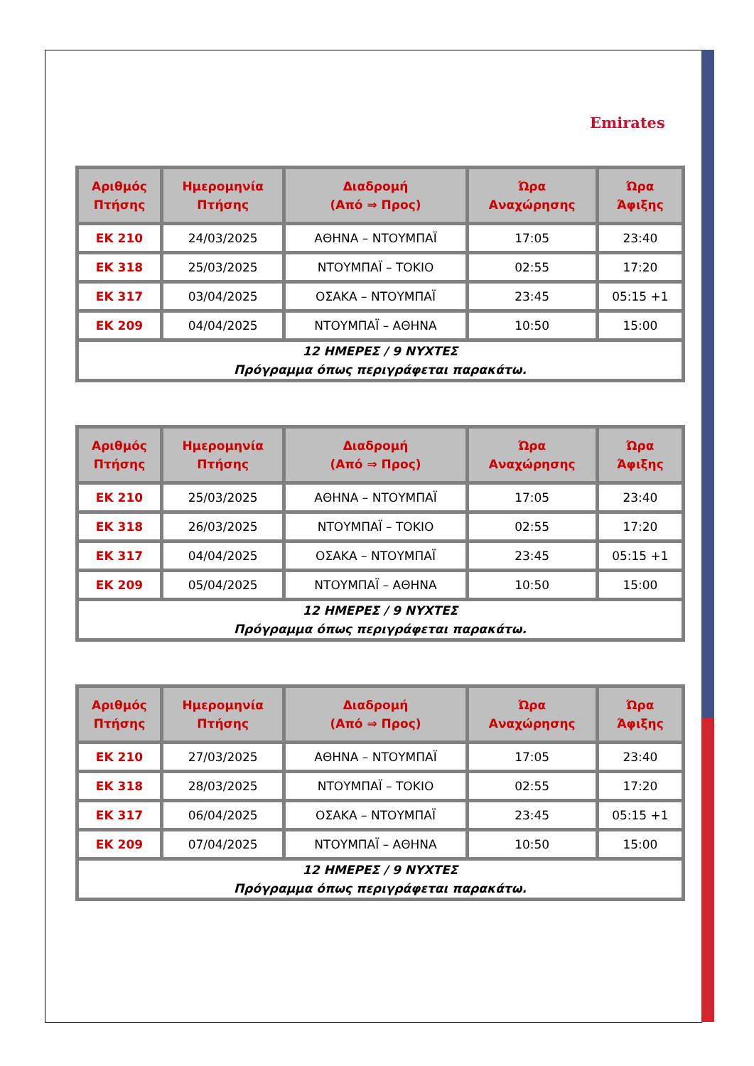Emirates
| Αριθμός Πτήσης | Ημερομηνία Πτήσης | Διαδρομή (Από ⇒ Προς) | Ώρα Αναχώρησης | Ώρα Άφιξης |
| --- | --- | --- | --- | --- |
| EK 210 | 24/03/2025 | ΑΘΗΝΑ – ΝΤΟΥΜΠΑΪ | 17:05 | 23:40 |
| EK 318 | 25/03/2025 | ΝΤΟΥΜΠΑΪ – ΤΟΚΙΟ | 02:55 | 17:20 |
| EK 317 | 03/04/2025 | ΟΣΑΚΑ – ΝΤΟΥΜΠΑΪ | 23:45 | 05:15 +1 |
| EK 209 | 04/04/2025 | ΝΤΟΥΜΠΑΪ – ΑΘΗΝΑ | 10:50 | 15:00 |
| 12 ΗΜΕΡΕΣ / 9 ΝΥΧΤΕΣ Πρόγραμμα όπως περιγράφεται παρακάτω. | | | | |
| Αριθμός Πτήσης | Ημερομηνία Πτήσης | Διαδρομή (Από ⇒ Προς) | Ώρα Αναχώρησης | Ώρα Άφιξης |
| --- | --- | --- | --- | --- |
| EK 210 | 25/03/2025 | ΑΘΗΝΑ – ΝΤΟΥΜΠΑΪ | 17:05 | 23:40 |
| EK 318 | 26/03/2025 | ΝΤΟΥΜΠΑΪ – ΤΟΚΙΟ | 02:55 | 17:20 |
| EK 317 | 04/04/2025 | ΟΣΑΚΑ – ΝΤΟΥΜΠΑΪ | 23:45 | 05:15 +1 |
| EK 209 | 05/04/2025 | ΝΤΟΥΜΠΑΪ – ΑΘΗΝΑ | 10:50 | 15:00 |
| 12 ΗΜΕΡΕΣ / 9 ΝΥΧΤΕΣ Πρόγραμμα όπως περιγράφεται παρακάτω. | | | | |
| Αριθμός Πτήσης | Ημερομηνία Πτήσης | Διαδρομή (Από ⇒ Προς) | Ώρα Αναχώρησης | Ώρα Άφιξης |
| --- | --- | --- | --- | --- |
| EK 210 | 27/03/2025 | ΑΘΗΝΑ – ΝΤΟΥΜΠΑΪ | 17:05 | 23:40 |
| EK 318 | 28/03/2025 | ΝΤΟΥΜΠΑΪ – ΤΟΚΙΟ | 02:55 | 17:20 |
| EK 317 | 06/04/2025 | ΟΣΑΚΑ – ΝΤΟΥΜΠΑΪ | 23:45 | 05:15 +1 |
| EK 209 | 07/04/2025 | ΝΤΟΥΜΠΑΪ – ΑΘΗΝΑ | 10:50 | 15:00 |
| 12 ΗΜΕΡΕΣ / 9 ΝΥΧΤΕΣ Πρόγραμμα όπως περιγράφεται παρακάτω. | | | | |